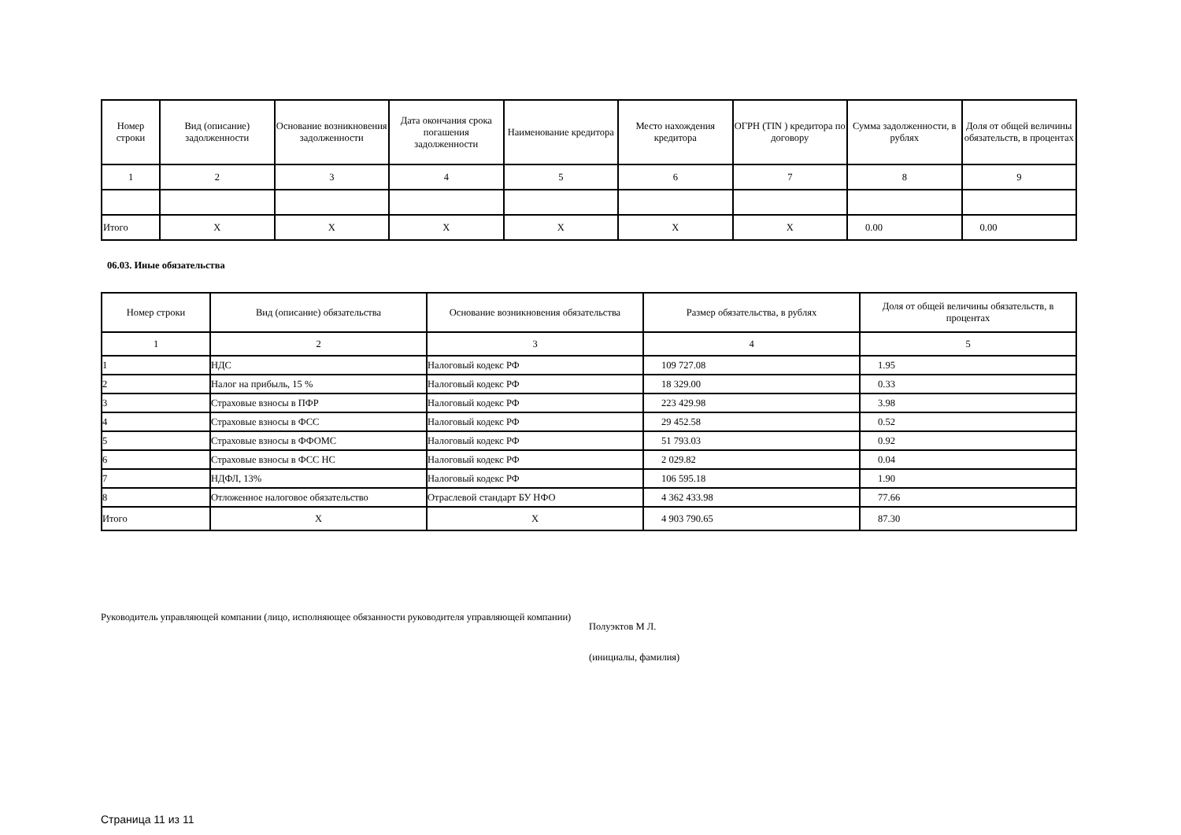| Номер строки | Вид (описание) задолженности | Основание возникновения задолженности | Дата окончания срока погашения задолженности | Наименование кредитора | Место нахождения кредитора | ОГРН (TIN ) кредитора по договору | Сумма задолженности, в рублях | Доля от общей величины обязательств, в процентах |
| --- | --- | --- | --- | --- | --- | --- | --- | --- |
| 1 | 2 | 3 | 4 | 5 | 6 | 7 | 8 | 9 |
| Итого | X | X | X | X | X | X | 0.00 | 0.00 |
06.03. Иные обязательства
| Номер строки | Вид (описание) обязательства | Основание возникновения обязательства | Размер обязательства, в рублях | Доля от общей величины обязательств, в процентах |
| --- | --- | --- | --- | --- |
| 1 | 2 | 3 | 4 | 5 |
| 1 | НДС | Налоговый кодекс РФ | 109 727.08 | 1.95 |
| 2 | Налог на прибыль, 15 % | Налоговый кодекс РФ | 18 329.00 | 0.33 |
| 3 | Страховые взносы в ПФР | Налоговый кодекс РФ | 223 429.98 | 3.98 |
| 4 | Страховые взносы в ФСС | Налоговый кодекс РФ | 29 452.58 | 0.52 |
| 5 | Страховые взносы в ФФОМС | Налоговый кодекс РФ | 51 793.03 | 0.92 |
| 6 | Страховые взносы в ФСС НС | Налоговый кодекс РФ | 2 029.82 | 0.04 |
| 7 | НДФЛ, 13% | Налоговый кодекс РФ | 106 595.18 | 1.90 |
| 8 | Отложенное налоговое обязательство | Отраслевой стандарт БУ НФО | 4 362 433.98 | 77.66 |
| Итого | X | X | 4 903 790.65 | 87.30 |
Руководитель управляющей компании (лицо, исполняющее обязанности руководителя управляющей компании)
Полуэктов М Л.
(инициалы, фамилия)
Страница 11 из 11